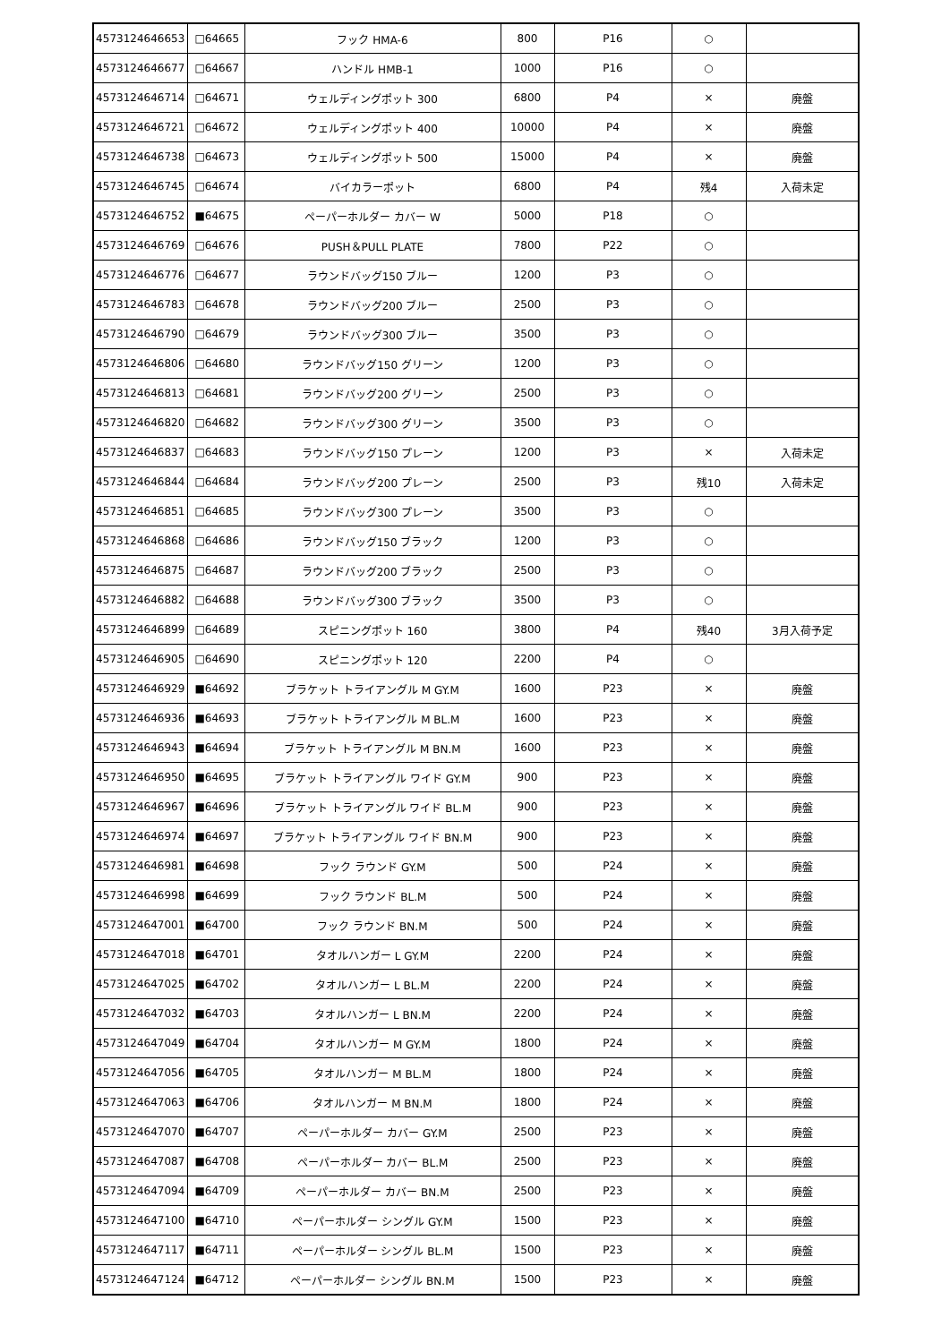| 4573124646653 | □64665 | フック HMA-6 | 800 | P16 | ○ | |
| 4573124646677 | □64667 | ハンドル HMB-1 | 1000 | P16 | ○ | |
| 4573124646714 | □64671 | ウェルディングポット 300 | 6800 | P4 | × | 廃盤 |
| 4573124646721 | □64672 | ウェルディングポット 400 | 10000 | P4 | × | 廃盤 |
| 4573124646738 | □64673 | ウェルディングポット 500 | 15000 | P4 | × | 廃盤 |
| 4573124646745 | □64674 | バイカラーポット | 6800 | P4 | 残4 | 入荷未定 |
| 4573124646752 | ■64675 | ペーパーホルダー カバー W | 5000 | P18 | ○ | |
| 4573124646769 | □64676 | PUSH＆PULL PLATE | 7800 | P22 | ○ | |
| 4573124646776 | □64677 | ラウンドバッグ150 ブルー | 1200 | P3 | ○ | |
| 4573124646783 | □64678 | ラウンドバッグ200 ブルー | 2500 | P3 | ○ | |
| 4573124646790 | □64679 | ラウンドバッグ300 ブルー | 3500 | P3 | ○ | |
| 4573124646806 | □64680 | ラウンドバッグ150 グリーン | 1200 | P3 | ○ | |
| 4573124646813 | □64681 | ラウンドバッグ200 グリーン | 2500 | P3 | ○ | |
| 4573124646820 | □64682 | ラウンドバッグ300 グリーン | 3500 | P3 | ○ | |
| 4573124646837 | □64683 | ラウンドバッグ150 プレーン | 1200 | P3 | × | 入荷未定 |
| 4573124646844 | □64684 | ラウンドバッグ200 プレーン | 2500 | P3 | 残10 | 入荷未定 |
| 4573124646851 | □64685 | ラウンドバッグ300 プレーン | 3500 | P3 | ○ | |
| 4573124646868 | □64686 | ラウンドバッグ150 ブラック | 1200 | P3 | ○ | |
| 4573124646875 | □64687 | ラウンドバッグ200 ブラック | 2500 | P3 | ○ | |
| 4573124646882 | □64688 | ラウンドバッグ300 ブラック | 3500 | P3 | ○ | |
| 4573124646899 | □64689 | スピニングポット 160 | 3800 | P4 | 残40 | 3月入荷予定 |
| 4573124646905 | □64690 | スピニングポット 120 | 2200 | P4 | ○ | |
| 4573124646929 | ■64692 | ブラケット トライアングル M GY.M | 1600 | P23 | × | 廃盤 |
| 4573124646936 | ■64693 | ブラケット トライアングル M BL.M | 1600 | P23 | × | 廃盤 |
| 4573124646943 | ■64694 | ブラケット トライアングル M BN.M | 1600 | P23 | × | 廃盤 |
| 4573124646950 | ■64695 | ブラケット トライアングル ワイド GY.M | 900 | P23 | × | 廃盤 |
| 4573124646967 | ■64696 | ブラケット トライアングル ワイド BL.M | 900 | P23 | × | 廃盤 |
| 4573124646974 | ■64697 | ブラケット トライアングル ワイド BN.M | 900 | P23 | × | 廃盤 |
| 4573124646981 | ■64698 | フック ラウンド GY.M | 500 | P24 | × | 廃盤 |
| 4573124646998 | ■64699 | フック ラウンド BL.M | 500 | P24 | × | 廃盤 |
| 4573124647001 | ■64700 | フック ラウンド BN.M | 500 | P24 | × | 廃盤 |
| 4573124647018 | ■64701 | タオルハンガー L GY.M | 2200 | P24 | × | 廃盤 |
| 4573124647025 | ■64702 | タオルハンガー L BL.M | 2200 | P24 | × | 廃盤 |
| 4573124647032 | ■64703 | タオルハンガー L BN.M | 2200 | P24 | × | 廃盤 |
| 4573124647049 | ■64704 | タオルハンガー M GY.M | 1800 | P24 | × | 廃盤 |
| 4573124647056 | ■64705 | タオルハンガー M BL.M | 1800 | P24 | × | 廃盤 |
| 4573124647063 | ■64706 | タオルハンガー M BN.M | 1800 | P24 | × | 廃盤 |
| 4573124647070 | ■64707 | ペーパーホルダー カバー GY.M | 2500 | P23 | × | 廃盤 |
| 4573124647087 | ■64708 | ペーパーホルダー カバー BL.M | 2500 | P23 | × | 廃盤 |
| 4573124647094 | ■64709 | ペーパーホルダー カバー BN.M | 2500 | P23 | × | 廃盤 |
| 4573124647100 | ■64710 | ペーパーホルダー シングル GY.M | 1500 | P23 | × | 廃盤 |
| 4573124647117 | ■64711 | ペーパーホルダー シングル BL.M | 1500 | P23 | × | 廃盤 |
| 4573124647124 | ■64712 | ペーパーホルダー シングル BN.M | 1500 | P23 | × | 廃盤 |